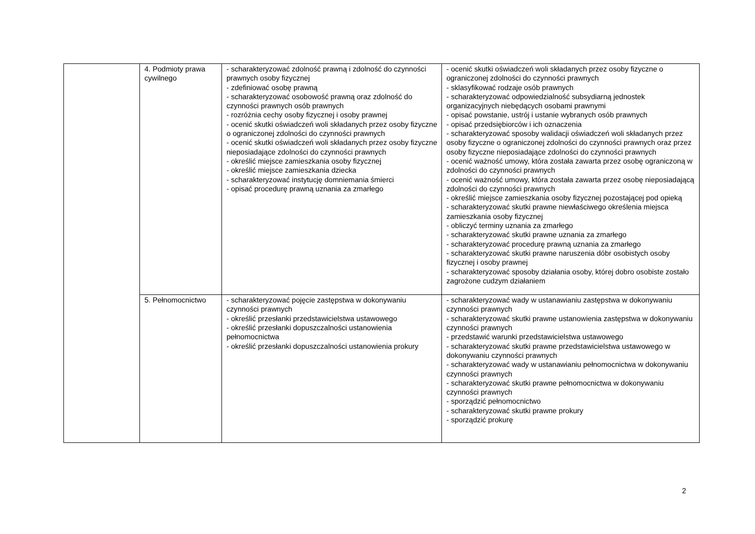| | 4. Podmioty prawa cywilnego | - scharakteryzować zdolność prawną i zdolność do czynności prawnych osoby fizycznej - zdefiniować osobę prawną - scharakteryzować osobowość prawną oraz zdolność do czynności prawnych osób prawnych - rozróżnia cechy osoby fizycznej i osoby prawnej - ocenić skutki oświadczeń woli składanych przez osoby fizyczne o ograniczonej zdolności do czynności prawnych - ocenić skutki oświadczeń woli składanych przez osoby fizyczne nieposiadające zdolności do czynności prawnych - określić miejsce zamieszkania osoby fizycznej - określić miejsce zamieszkania dziecka - scharakteryzować instytucję domniemania śmierci - opisać procedurę prawną uznania za zmarłego | - ocenić skutki oświadczeń woli składanych przez osoby fizyczne o ograniczonej zdolności do czynności prawnych - sklasyfikować rodzaje osób prawnych - scharakteryzować odpowiedzialność subsydiarną jednostek organizacyjnych niebędących osobami prawnymi - opisać powstanie, ustrój i ustanie wybranych osób prawnych - opisać przedsiębiorców i ich oznaczenia - scharakteryzować sposoby walidacji oświadczeń woli składanych przez osoby fizyczne o ograniczonej zdolności do czynności prawnych oraz przez osoby fizyczne nieposiadające zdolności do czynności prawnych - ocenić ważność umowy, która została zawarta przez osobę ograniczoną w zdolności do czynności prawnych - ocenić ważność umowy, która została zawarta przez osobę nieposiadającą zdolności do czynności prawnych - określić miejsce zamieszkania osoby fizycznej pozostającej pod opieką - scharakteryzować skutki prawne niewłaściwego określenia miejsca zamieszkania osoby fizycznej - obliczyć terminy uznania za zmarłego - scharakteryzować skutki prawne uznania za zmarłego - scharakteryzować procedurę prawną uznania za zmarłego - scharakteryzować skutki prawne naruszenia dóbr osobistych osoby fizycznej i osoby prawnej - scharakteryzować sposoby działania osoby, której dobro osobiste zostało zagrożone cudzym działaniem |
| | 5. Pełnomocnictwo | - scharakteryzować pojęcie zastępstwa w dokonywaniu czynności prawnych - określić przesłanki przedstawicielstwa ustawowego - określić przesłanki dopuszczalności ustanowienia pełnomocnictwa - określić przesłanki dopuszczalności ustanowienia prokury | - scharakteryzować wady w ustanawianiu zastępstwa w dokonywaniu czynności prawnych - scharakteryzować skutki prawne ustanowienia zastępstwa w dokonywaniu czynności prawnych - przedstawić warunki przedstawicielstwa ustawowego - scharakteryzować skutki prawne przedstawicielstwa ustawowego w dokonywaniu czynności prawnych - scharakteryzować wady w ustanawianiu pełnomocnictwa w dokonywaniu czynności prawnych - scharakteryzować skutki prawne pełnomocnictwa w dokonywaniu czynności prawnych - sporządzić pełnomocnictwo - scharakteryzować skutki prawne prokury - sporządzić prokurę |
2